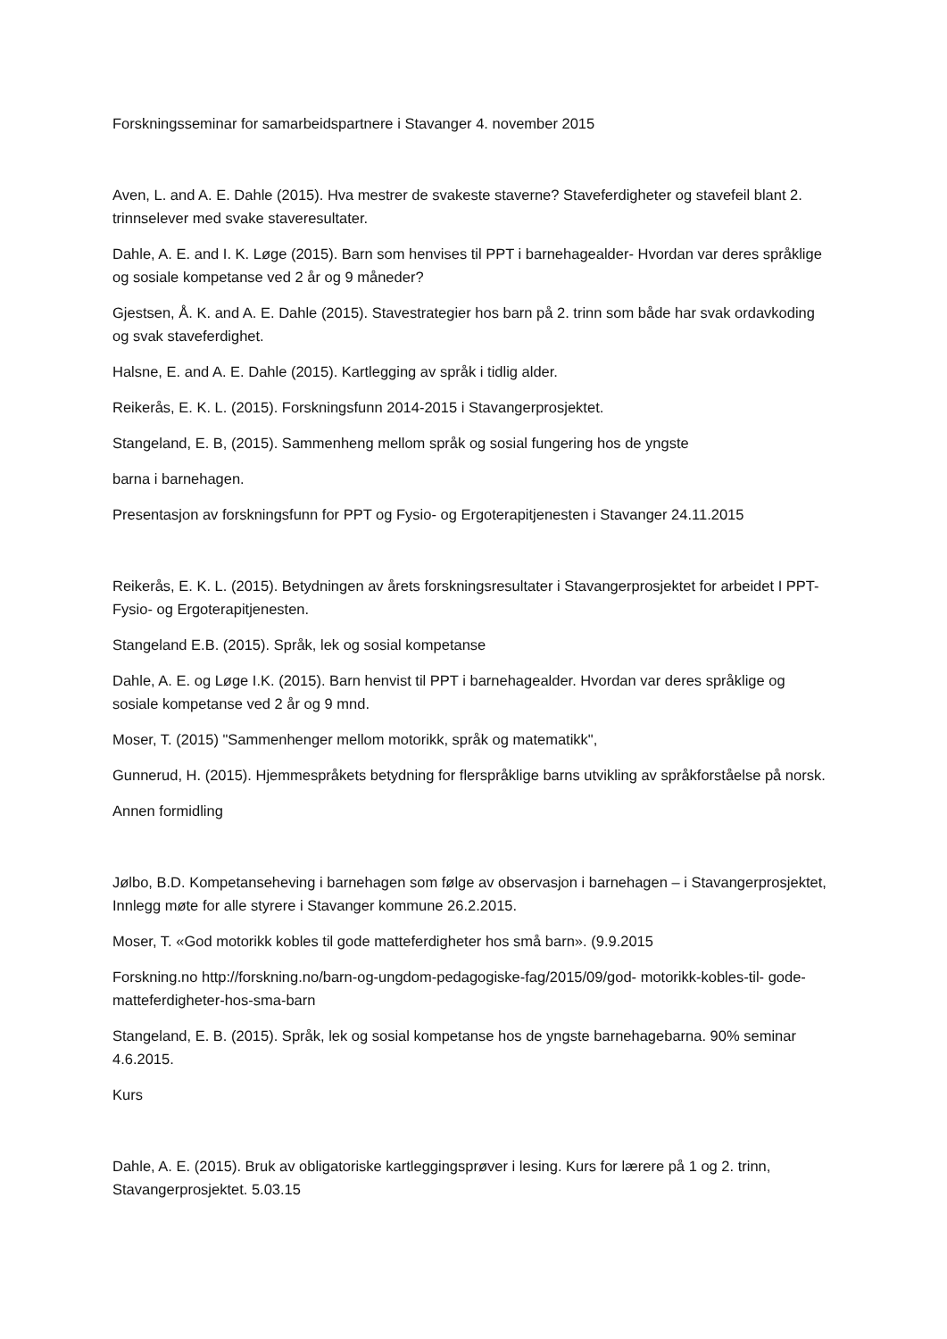Forskningsseminar for samarbeidspartnere i Stavanger 4. november 2015
Aven, L. and A. E. Dahle (2015). Hva mestrer de svakeste staverne? Staveferdigheter og stavefeil blant 2. trinnselever med svake staveresultater.
Dahle, A. E. and I. K. Løge (2015). Barn som henvises til PPT i barnehagealder- Hvordan var deres språklige og sosiale kompetanse ved 2 år og 9 måneder?
Gjestsen, Å. K. and A. E. Dahle (2015). Stavestrategier hos barn på 2. trinn som både har svak ordavkoding og svak staveferdighet.
Halsne, E. and A. E. Dahle (2015). Kartlegging av språk i tidlig alder.
Reikerås, E. K. L. (2015). Forskningsfunn 2014-2015 i Stavangerprosjektet.
Stangeland, E. B, (2015). Sammenheng mellom språk og sosial fungering hos de yngste
barna i barnehagen.
Presentasjon av forskningsfunn for PPT og Fysio- og Ergoterapitjenesten i Stavanger 24.11.2015
Reikerås, E. K. L. (2015). Betydningen av årets forskningsresultater i Stavangerprosjektet for arbeidet I PPT-Fysio- og Ergoterapitjenesten.
Stangeland E.B. (2015). Språk, lek og sosial kompetanse
Dahle, A. E. og Løge I.K. (2015). Barn henvist til PPT i barnehagealder. Hvordan var deres språklige og sosiale kompetanse ved 2 år og 9 mnd.
Moser, T. (2015) "Sammenhenger mellom motorikk, språk og matematikk",
Gunnerud, H. (2015). Hjemmespråkets betydning for flerspråklige barns utvikling av språkforståelse på norsk.
Annen formidling
Jølbo, B.D. Kompetanseheving i barnehagen som følge av observasjon i barnehagen – i Stavangerprosjektet, Innlegg møte for alle styrere i Stavanger kommune 26.2.2015.
Moser, T. «God motorikk kobles til gode matteferdigheter hos små barn». (9.9.2015
Forskning.no http://forskning.no/barn-og-ungdom-pedagogiske-fag/2015/09/god- motorikk-kobles-til- gode-matteferdigheter-hos-sma-barn
Stangeland, E. B. (2015). Språk, lek og sosial kompetanse hos de yngste barnehagebarna. 90% seminar 4.6.2015.
Kurs
Dahle, A. E. (2015). Bruk av obligatoriske kartleggingsprøver i lesing. Kurs for lærere på 1 og 2. trinn, Stavangerprosjektet. 5.03.15